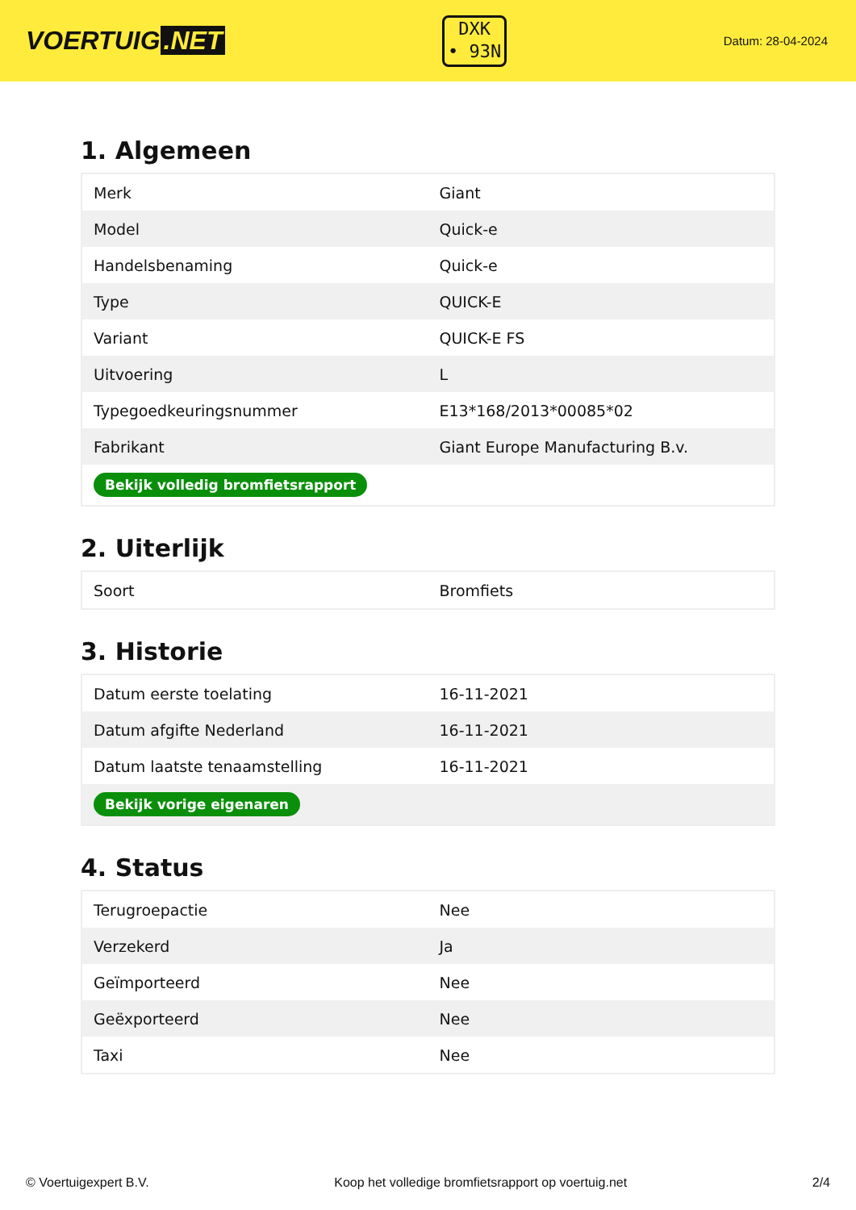VOERTUIG.NET
DXK
• 93N
Datum: 28-04-2024
1. Algemeen
| Merk | Giant |
| Model | Quick-e |
| Handelsbenaming | Quick-e |
| Type | QUICK-E |
| Variant | QUICK-E FS |
| Uitvoering | L |
| Typegoedkeuringsnummer | E13*168/2013*00085*02 |
| Fabrikant | Giant Europe Manufacturing B.v. |
| Bekijk volledig bromfietsrapport | |
2. Uiterlijk
| Soort | Bromfiets |
3. Historie
| Datum eerste toelating | 16-11-2021 |
| Datum afgifte Nederland | 16-11-2021 |
| Datum laatste tenaamstelling | 16-11-2021 |
| Bekijk vorige eigenaren | |
4. Status
| Terugroepactie | Nee |
| Verzekerd | Ja |
| Geïmporteerd | Nee |
| Geëxporteerd | Nee |
| Taxi | Nee |
© Voertuigexpert B.V. Koop het volledige bromfietsrapport op voertuig.net 2/4